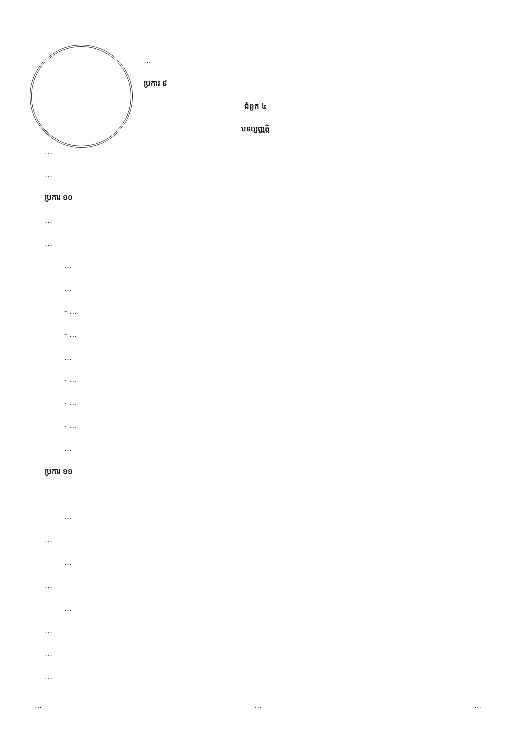…
ប្រការ ៩
ជំពូក ៤
បទប្បញ្ញត្តិ
…
…
ប្រការ ១០
…
…
…
…
- …
- …
…
- …
- …
- …
…
ប្រការ ១១
…
…
…
…
…
…
…
…
…
… … …